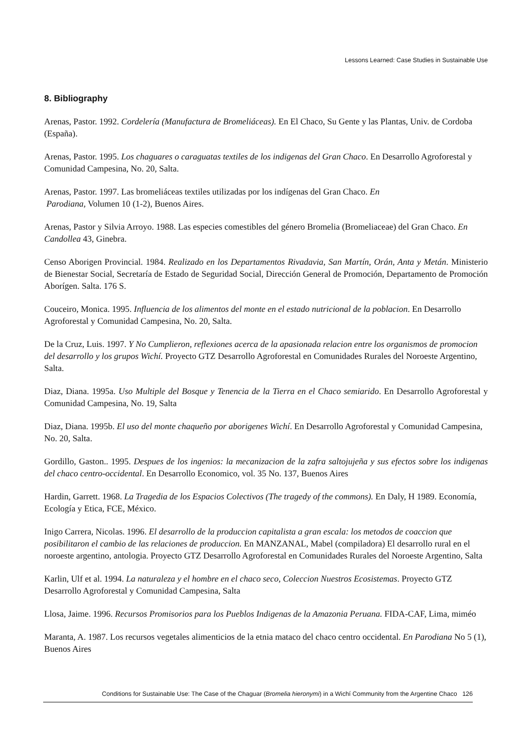Lessons Learned: Case Studies in Sustainable Use
8. Bibliography
Arenas, Pastor. 1992. Cordelería (Manufactura de Bromeliáceas). En El Chaco, Su Gente y las Plantas, Univ. de Cordoba (España).
Arenas, Pastor. 1995. Los chaguares o caraguatas textiles de los indigenas del Gran Chaco. En Desarrollo Agroforestal y Comunidad Campesina, No. 20, Salta.
Arenas, Pastor. 1997. Las bromeliáceas textiles utilizadas por los indígenas del Gran Chaco. En
Parodiana, Volumen 10 (1-2), Buenos Aires.
Arenas, Pastor y Silvia Arroyo. 1988. Las especies comestibles del género Bromelia (Bromeliaceae) del Gran Chaco. En Candollea 43, Ginebra.
Censo Aborigen Provincial. 1984. Realizado en los Departamentos Rivadavia, San Martín, Orán, Anta y Metán. Ministerio de Bienestar Social, Secretaría de Estado de Seguridad Social, Dirección General de Promoción, Departamento de Promoción Aborígen. Salta. 176 S.
Couceiro, Monica. 1995. Influencia de los alimentos del monte en el estado nutricional de la poblacion. En Desarrollo Agroforestal y Comunidad Campesina, No. 20, Salta.
De la Cruz, Luis. 1997. Y No Cumplieron, reflexiones acerca de la apasionada relacion entre los organismos de promocion del desarrollo y los grupos Wichí. Proyecto GTZ Desarrollo Agroforestal en Comunidades Rurales del Noroeste Argentino, Salta.
Diaz, Diana. 1995a. Uso Multiple del Bosque y Tenencia de la Tierra en el Chaco semiarido. En Desarrollo Agroforestal y Comunidad Campesina, No. 19, Salta
Diaz, Diana. 1995b. El uso del monte chaqueño por aborigenes Wichí. En Desarrollo Agroforestal y Comunidad Campesina, No. 20, Salta.
Gordillo, Gaston.. 1995. Despues de los ingenios: la mecanizacion de la zafra saltojujeña y sus efectos sobre los indigenas del chaco centro-occidental. En Desarrollo Economico, vol. 35 No. 137, Buenos Aires
Hardin, Garrett. 1968. La Tragedia de los Espacios Colectivos (The tragedy of the commons). En Daly, H 1989. Economía, Ecología y Etica, FCE, México.
Inigo Carrera, Nicolas. 1996. El desarrollo de la produccion capitalista a gran escala: los metodos de coaccion que posibilitaron el cambio de las relaciones de produccion. En MANZANAL, Mabel (compiladora) El desarrollo rural en el noroeste argentino, antologia. Proyecto GTZ Desarrollo Agroforestal en Comunidades Rurales del Noroeste Argentino, Salta
Karlin, Ulf et al. 1994. La naturaleza y el hombre en el chaco seco, Coleccion Nuestros Ecosistemas. Proyecto GTZ Desarrollo Agroforestal y Comunidad Campesina, Salta
Llosa, Jaime. 1996. Recursos Promisorios para los Pueblos Indigenas de la Amazonia Peruana. FIDA-CAF, Lima, miméo
Maranta, A. 1987. Los recursos vegetales alimenticios de la etnia mataco del chaco centro occidental. En Parodiana No 5 (1), Buenos Aires
Conditions for Sustainable Use: The Case of the Chaguar (Bromelia hieronymi) in a Wichí Community from the Argentine Chaco 126